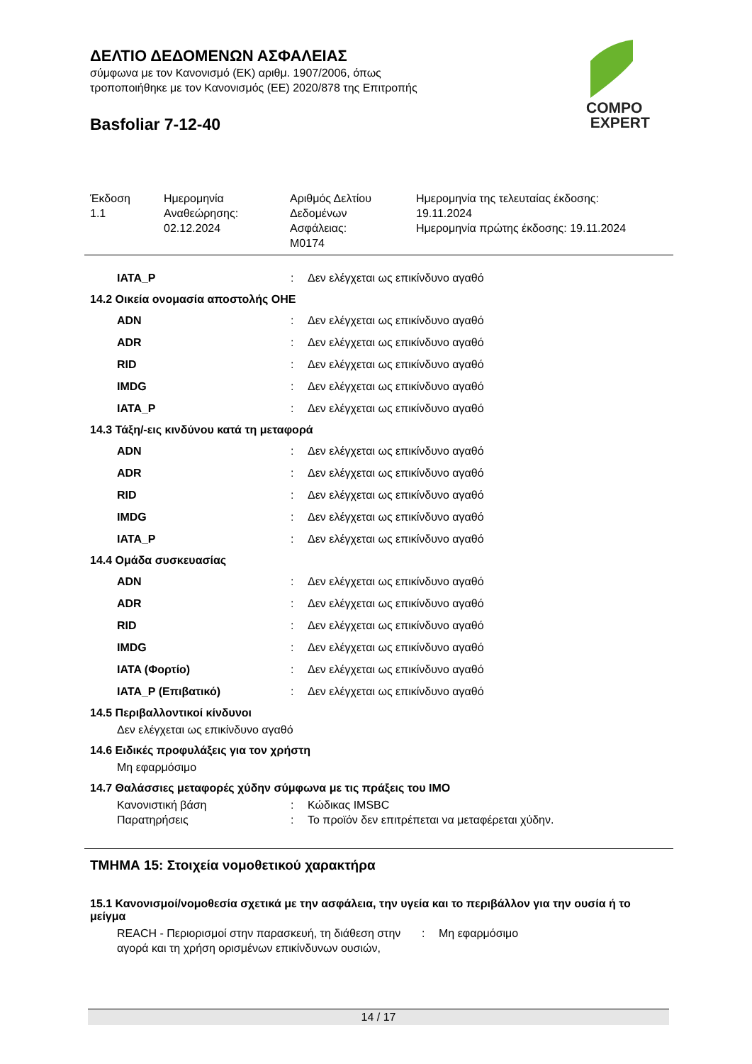COMPO
EXPERT
ΔΕΛΤΙΟ ΔΕΔΟΜΕΝΩΝ ΑΣΦΑΛΕΙΑΣ
σύμφωνα με τον Κανονισμό (ΕΚ) αριθμ. 1907/2006, όπως
τροποποιήθηκε με τον Κανονισμός (ΕΕ) 2020/878 της Επιτροπής
Basfoliar 7-12-40
Έκδοση
1.1
Ημερομηνία
Αναθεώρησης:
02.12.2024
Αριθμός Δελτίου
Δεδομένων
Ασφάλειας:
M0174
Ημερομηνία της τελευταίας έκδοσης:
19.11.2024
Ημερομηνία πρώτης έκδοσης: 19.11.2024
IATA_P : Δεν ελέγχεται ως επικίνδυνο αγαθό
14.2 Οικεία ονομασία αποστολής ΟΗΕ
ADN : Δεν ελέγχεται ως επικίνδυνο αγαθό
ADR : Δεν ελέγχεται ως επικίνδυνο αγαθό
RID : Δεν ελέγχεται ως επικίνδυνο αγαθό
IMDG : Δεν ελέγχεται ως επικίνδυνο αγαθό
IATA_P : Δεν ελέγχεται ως επικίνδυνο αγαθό
14.3 Τάξη/-εις κινδύνου κατά τη μεταφορά
ADN : Δεν ελέγχεται ως επικίνδυνο αγαθό
ADR : Δεν ελέγχεται ως επικίνδυνο αγαθό
RID : Δεν ελέγχεται ως επικίνδυνο αγαθό
IMDG : Δεν ελέγχεται ως επικίνδυνο αγαθό
IATA_P : Δεν ελέγχεται ως επικίνδυνο αγαθό
14.4 Ομάδα συσκευασίας
ADN : Δεν ελέγχεται ως επικίνδυνο αγαθό
ADR : Δεν ελέγχεται ως επικίνδυνο αγαθό
RID : Δεν ελέγχεται ως επικίνδυνο αγαθό
IMDG : Δεν ελέγχεται ως επικίνδυνο αγαθό
IATA (Φορτίο) : Δεν ελέγχεται ως επικίνδυνο αγαθό
IATA_P (Επιβατικό) : Δεν ελέγχεται ως επικίνδυνο αγαθό
14.5 Περιβαλλοντικοί κίνδυνοι
Δεν ελέγχεται ως επικίνδυνο αγαθό
14.6 Ειδικές προφυλάξεις για τον χρήστη
Μη εφαρμόσιμο
14.7 Θαλάσσιες μεταφορές χύδην σύμφωνα με τις πράξεις του ΙΜΟ
Κανονιστική βάση : Κώδικας IMSBC
Παρατηρήσεις : Το προϊόν δεν επιτρέπεται να μεταφέρεται χύδην.
ΤΜΗΜΑ 15: Στοιχεία νομοθετικού χαρακτήρα
15.1 Κανονισμοί/νομοθεσία σχετικά με την ασφάλεια, την υγεία και το περιβάλλον για την ουσία ή το μείγμα
REACH - Περιορισμοί στην παρασκευή, τη διάθεση στην αγορά και τη χρήση ορισμένων επικίνδυνων ουσιών,
: Μη εφαρμόσιμο
14 / 17